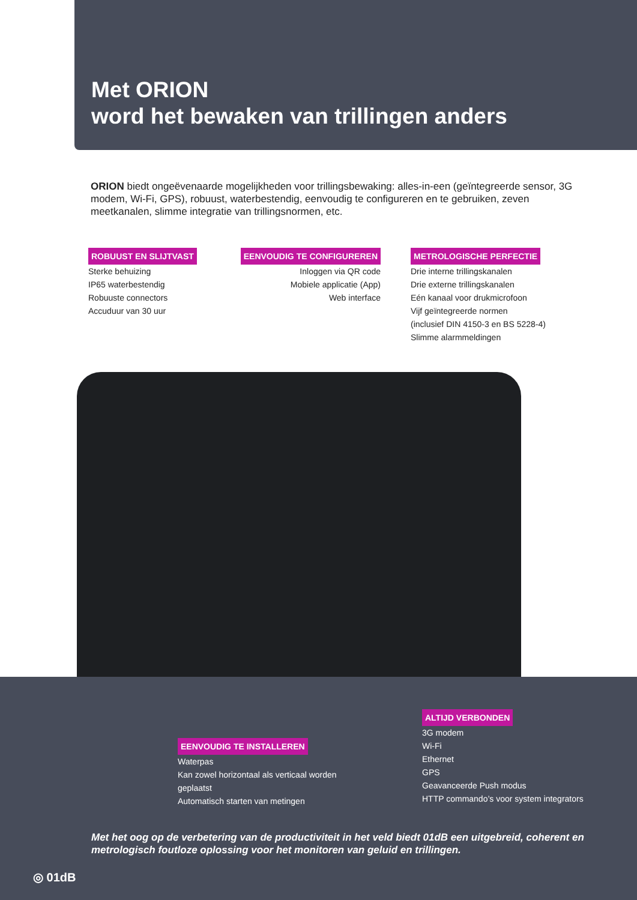Met ORION
word het bewaken van trillingen anders
ORION biedt ongeëvenaarde mogelijkheden voor trillingsbewaking: alles-in-een (geïntegreerde sensor, 3G modem, Wi-Fi, GPS), robuust, waterbestendig, eenvoudig te configureren en te gebruiken, zeven meetkanalen, slimme integratie van trillingsnormen, etc.
ROBUUST EN SLIJTVAST
Sterke behuizing
IP65 waterbestendig
Robuuste connectors
Accuduur van 30 uur
EENVOUDIG TE CONFIGUREREN
Inloggen via QR code
Mobiele applicatie (App)
Web interface
METROLOGISCHE PERFECTIE
Drie interne trillingskanalen
Drie externe trillingskanalen
Eén kanaal voor drukmicrofoon
Vijf geïntegreerde normen
(inclusief DIN 4150-3 en BS 5228-4)
Slimme alarmmeldingen
EENVOUDIG TE INSTALLEREN
Waterpas
Kan zowel horizontaal als verticaal worden geplaatst
Automatisch starten van metingen
ALTIJD VERBONDEN
3G modem
Wi-Fi
Ethernet
GPS
Geavanceerde Push modus
HTTP commando’s voor system integrators
Met het oog op de verbetering van de productiviteit in het veld biedt 01dB een uitgebreid, coherent en metrologisch foutloze oplossing voor het monitoren van geluid en trillingen.
◎ 01dB